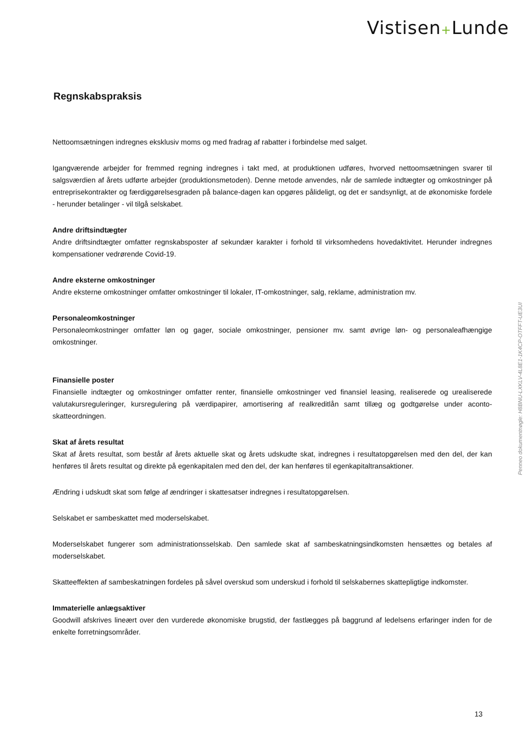Vistisen+Lunde
Regnskabspraksis
Nettoomsætningen indregnes eksklusiv moms og med fradrag af rabatter i forbindelse med salget.
Igangværende arbejder for fremmed regning indregnes i takt med, at produktionen udføres, hvorved nettoomsætningen svarer til salgsværdien af årets udførte arbejder (produktionsmetoden). Denne metode anvendes, når de samlede indtægter og omkostninger på entreprisekontrakter og færdiggørelsesgraden på balance-dagen kan opgøres pålideligt, og det er sandsynligt, at de økonomiske fordele - herunder betalinger - vil tilgå selskabet.
Andre driftsindtægter
Andre driftsindtægter omfatter regnskabsposter af sekundær karakter i forhold til virksomhedens hovedaktivitet. Herunder indregnes kompensationer vedrørende Covid-19.
Andre eksterne omkostninger
Andre eksterne omkostninger omfatter omkostninger til lokaler, IT-omkostninger, salg, reklame, administration mv.
Personaleomkostninger
Personaleomkostninger omfatter løn og gager, sociale omkostninger, pensioner mv. samt øvrige løn- og personaleafhængige omkostninger.
Finansielle poster
Finansielle indtægter og omkostninger omfatter renter, finansielle omkostninger ved finansiel leasing, realiserede og urealiserede valutakursreguleringer, kursregulering på værdipapirer, amortisering af realkreditlån samt tillæg og godtgørelse under aconto-skatteordningen.
Skat af årets resultat
Skat af årets resultat, som består af årets aktuelle skat og årets udskudte skat, indregnes i resultatopgørelsen med den del, der kan henføres til årets resultat og direkte på egenkapitalen med den del, der kan henføres til egenkapitaltransaktioner.
Ændring i udskudt skat som følge af ændringer i skattesatser indregnes i resultatopgørelsen.
Selskabet er sambeskattet med moderselskabet.
Moderselskabet fungerer som administrationsselskab. Den samlede skat af sambeskatningsindkomsten hensættes og betales af moderselskabet.
Skatteeffekten af sambeskatningen fordeles på såvel overskud som underskud i forhold til selskabernes skattepligtige indkomster.
Immaterielle anlægsaktiver
Goodwill afskrives lineært over den vurderede økonomiske brugstid, der fastlægges på baggrund af ledelsens erfaringer inden for de enkelte forretningsområder.
Penneo dokumentnøgle: H8BNU-LXKLV-4L8E1-1K4CP-OTFFT-UE3UI
13